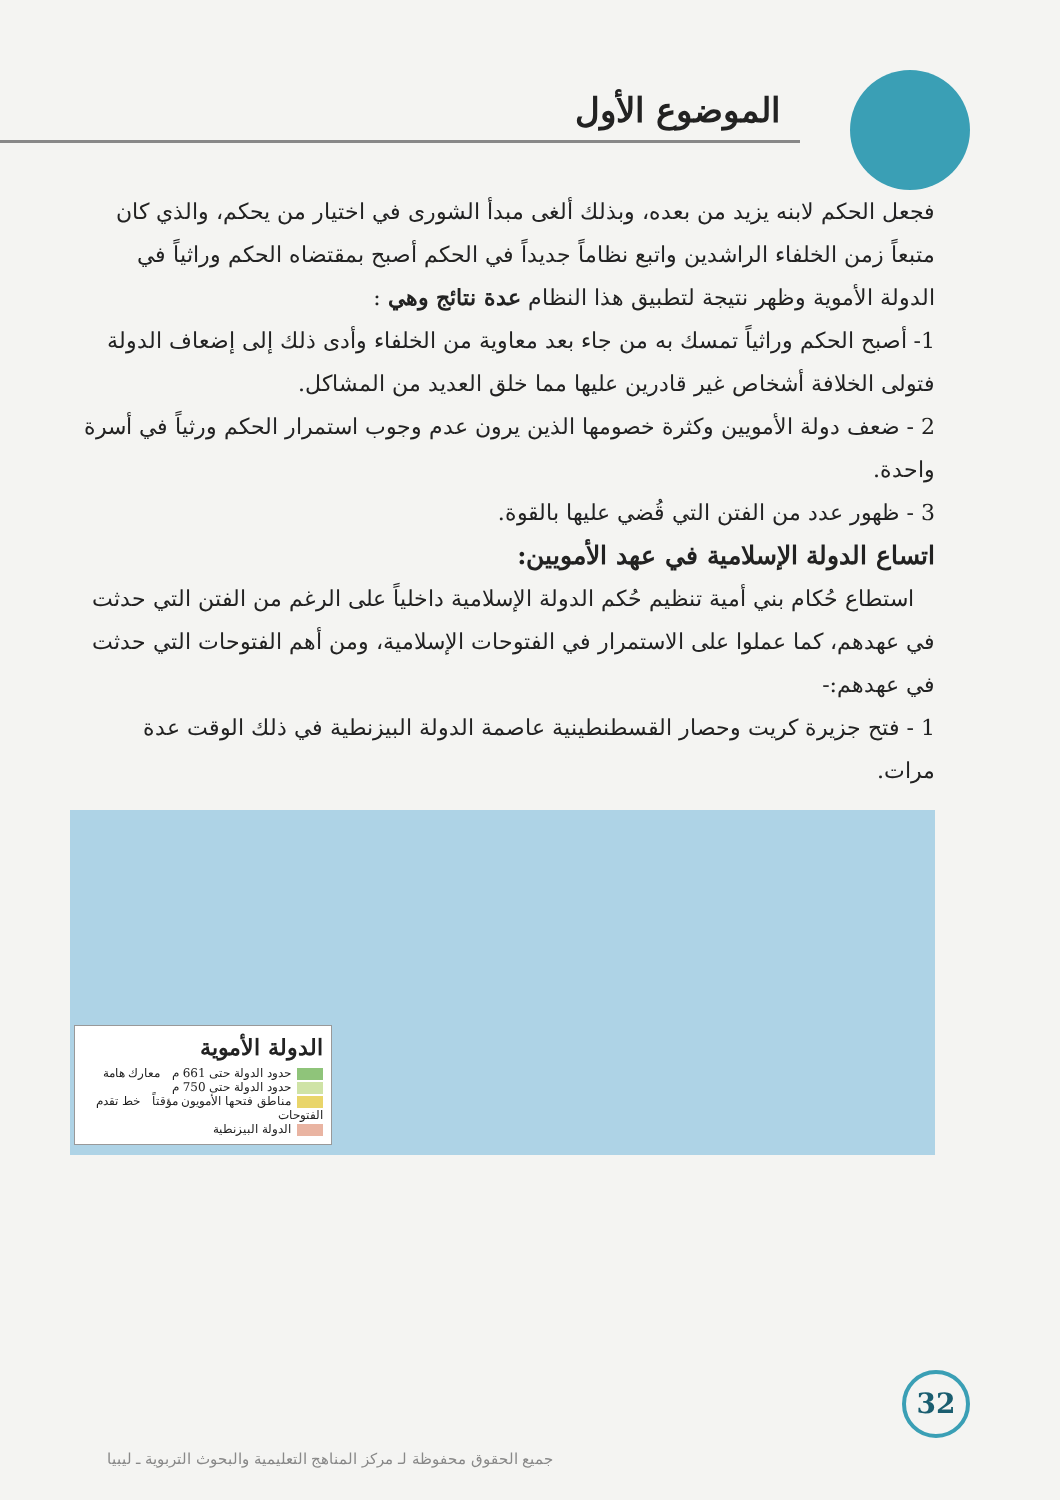الموضوع الأول
فجعل الحكم لابنه يزيد من بعده، وبذلك ألغى مبدأ الشورى في اختيار من يحكم، والذي كان متبعاً زمن الخلفاء الراشدين واتبع نظاماً جديداً في الحكم أصبح بمقتضاه الحكم وراثياً في الدولة الأموية وظهر نتيجة لتطبيق هذا النظام عدة نتائج وهي :
1- أصبح الحكم وراثياً تمسك به من جاء بعد معاوية من الخلفاء وأدى ذلك إلى إضعاف الدولة فتولى الخلافة أشخاص غير قادرين عليها مما خلق العديد من المشاكل.
2 - ضعف دولة الأمويين وكثرة خصومها الذين يرون عدم وجوب استمرار الحكم ورثياً في أسرة واحدة.
3 - ظهور عدد من الفتن التي قُضي عليها بالقوة.
اتساع الدولة الإسلامية في عهد الأمويين:
استطاع حُكام بني أمية تنظيم حُكم الدولة الإسلامية داخلياً على الرغم من الفتن التي حدثت في عهدهم، كما عملوا على الاستمرار في الفتوحات الإسلامية، ومن أهم الفتوحات التي حدثت في عهدهم:-
1 - فتح جزيرة كريت وحصار القسطنطينية عاصمة الدولة البيزنطية في ذلك الوقت عدة مرات.
الدولة الأموية
حدود الدولة حتى 661 م معارك هامة
حدود الدولة حتى 750 م
مناطق فتحها الأمويون مؤقتاً خط تقدم الفتوحات
الدولة البيزنطية
32
جميع الحقوق محفوظة لـ مركز المناهج التعليمية والبحوث التربوية ـ ليبيا